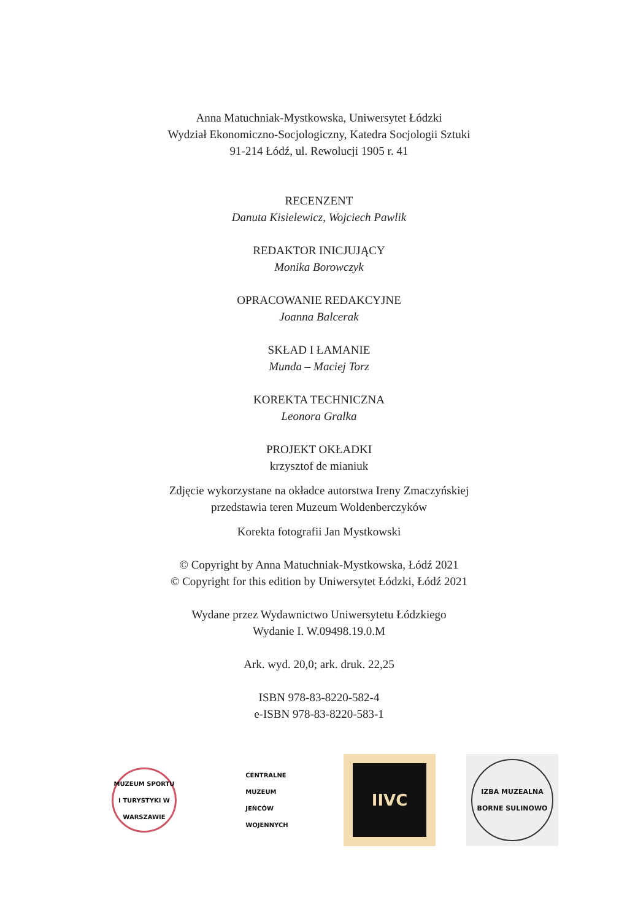Anna Matuchniak-Mystkowska, Uniwersytet Łódzki
Wydział Ekonomiczno-Socjologiczny, Katedra Socjologii Sztuki
91-214 Łódź, ul. Rewolucji 1905 r. 41
RECENZENT
Danuta Kisielewicz, Wojciech Pawlik
REDAKTOR INICJUJĄCY
Monika Borowczyk
OPRACOWANIE REDAKCYJNE
Joanna Balcerak
SKŁAD I ŁAMANIE
Munda – Maciej Torz
KOREKTA TECHNICZNA
Leonora Gralka
PROJEKT OKŁADKI
krzysztof de mianiuk
Zdjęcie wykorzystane na okładce autorstwa Ireny Zmaczyńskiej
przedstawia teren Muzeum Woldenberczyków
Korekta fotografii Jan Mystkowski
© Copyright by Anna Matuchniak-Mystkowska, Łódź 2021
© Copyright for this edition by Uniwersytet Łódzki, Łódź 2021
Wydane przez Wydawnictwo Uniwersytetu Łódzkiego
Wydanie I. W.09498.19.0.M
Ark. wyd. 20,0; ark. druk. 22,25
ISBN 978-83-8220-582-4
e-ISBN 978-83-8220-583-1
MUZEUM SPORTU I TURYSTYKI W WARSZAWIE
CENTRALNE
MUZEUM
JEŃCÓW
WOJENNYCH
IIVC
IZBA MUZEALNA
BORNE SULINOWO